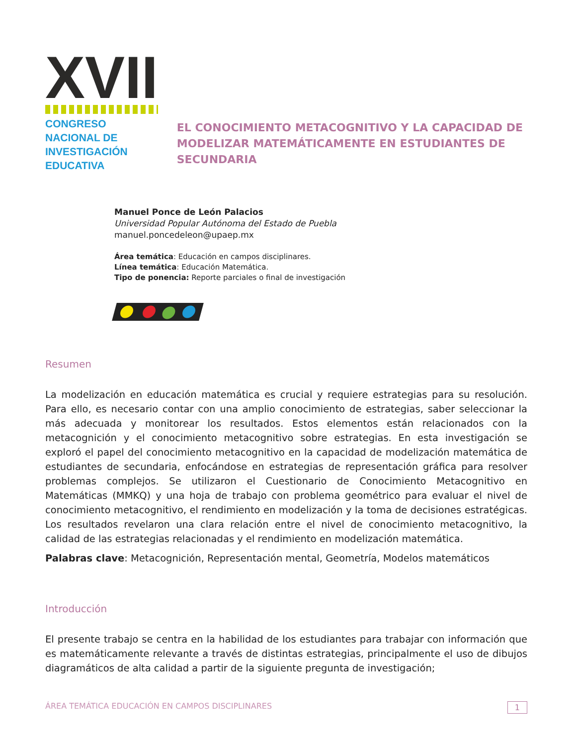XVII
CONGRESO NACIONAL DE
INVESTIGACIÓN EDUCATIVA
EL CONOCIMIENTO METACOGNITIVO Y LA CAPACIDAD DE MODELIZAR MATEMÁTICAMENTE EN ESTUDIANTES DE SECUNDARIA
Manuel Ponce de León Palacios
Universidad Popular Autónoma del Estado de Puebla
manuel.poncedeleon@upaep.mx
Área temática: Educación en campos disciplinares.
Línea temática: Educación Matemática.
Tipo de ponencia: Reporte parciales o final de investigación
Resumen
La modelización en educación matemática es crucial y requiere estrategias para su resolución. Para ello, es necesario contar con una amplio conocimiento de estrategias, saber seleccionar la más adecuada y monitorear los resultados. Estos elementos están relacionados con la metacognición y el conocimiento metacognitivo sobre estrategias. En esta investigación se exploró el papel del conocimiento metacognitivo en la capacidad de modelización matemática de estudiantes de secundaria, enfocándose en estrategias de representación gráfica para resolver problemas complejos. Se utilizaron el Cuestionario de Conocimiento Metacognitivo en Matemáticas (MMKQ) y una hoja de trabajo con problema geométrico para evaluar el nivel de conocimiento metacognitivo, el rendimiento en modelización y la toma de decisiones estratégicas. Los resultados revelaron una clara relación entre el nivel de conocimiento metacognitivo, la calidad de las estrategias relacionadas y el rendimiento en modelización matemática.
Palabras clave: Metacognición, Representación mental, Geometría, Modelos matemáticos
Introducción
El presente trabajo se centra en la habilidad de los estudiantes para trabajar con información que es matemáticamente relevante a través de distintas estrategias, principalmente el uso de dibujos diagramáticos de alta calidad a partir de la siguiente pregunta de investigación;
ÁREA TEMÁTICA EDUCACIÓN EN CAMPOS DISCIPLINARES 1